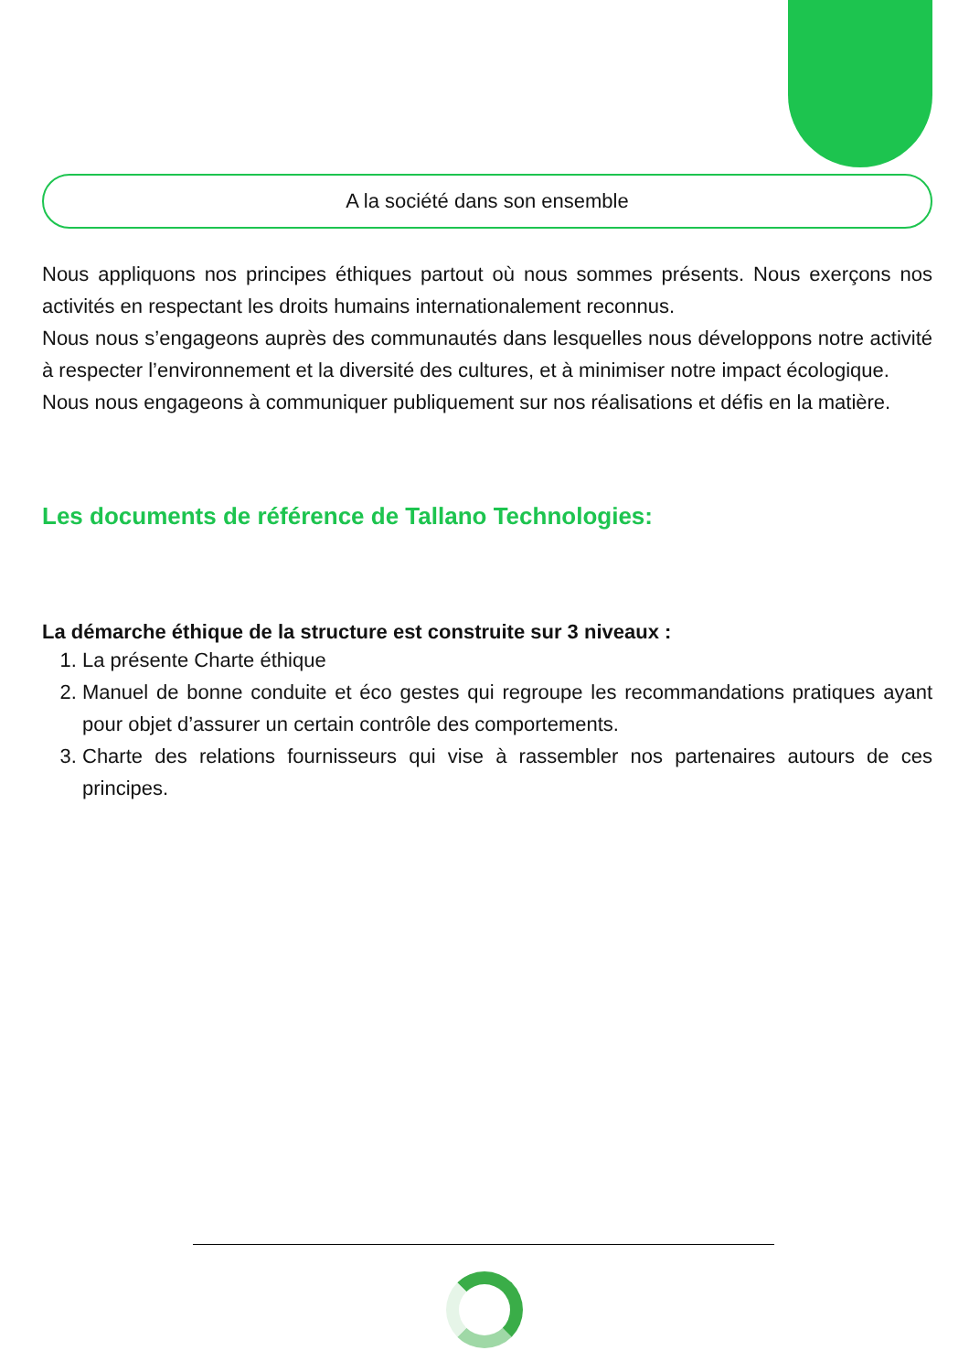A la société dans son ensemble
Nous appliquons nos principes éthiques partout où nous sommes présents. Nous exerçons nos activités en respectant les droits humains internationalement reconnus.
Nous nous s’engageons auprès des communautés dans lesquelles nous développons notre activité à respecter l’environnement et la diversité des cultures, et à minimiser notre impact écologique.
Nous nous engageons à communiquer publiquement sur nos réalisations et défis en la matière.
Les documents de référence de Tallano Technologies:
La démarche éthique de la structure est construite sur 3 niveaux :
1. La présente Charte éthique
2. Manuel de bonne conduite et éco gestes qui regroupe les recommandations pratiques ayant pour objet d’assurer un certain contrôle des comportements.
3. Charte des relations fournisseurs qui vise à rassembler nos partenaires autours de ces principes.